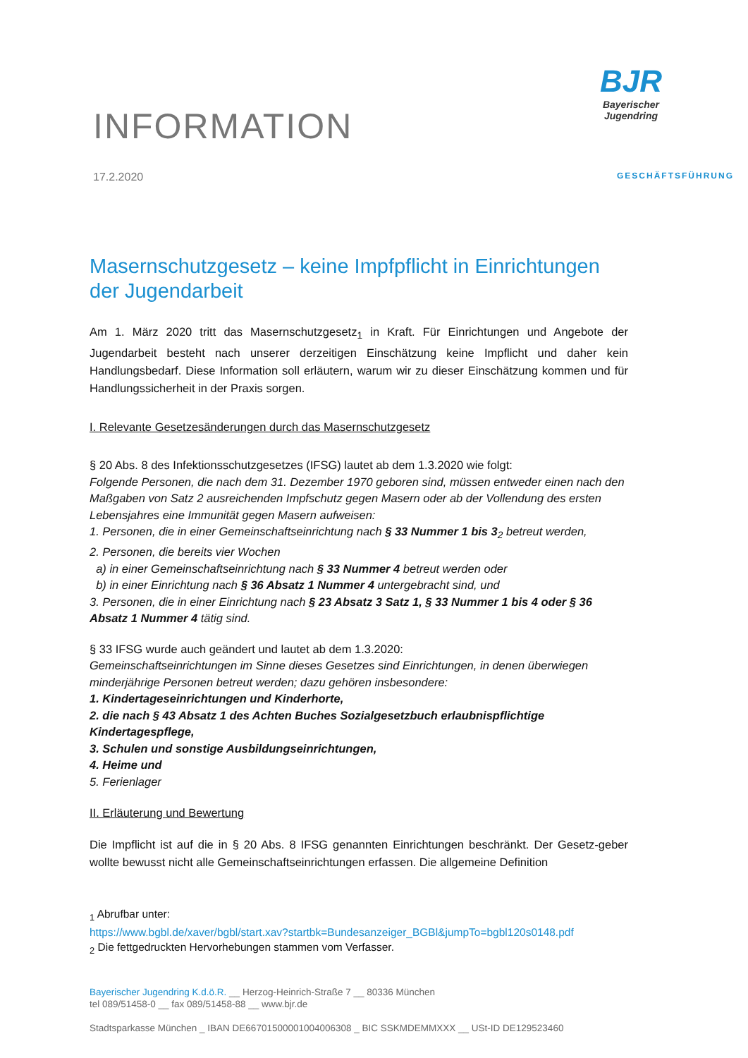INFORMATION
BJR
Bayerischer
Jugendring
17.2.2020 GESCHÄFTSFÜHRUNG
Masernschutzgesetz – keine Impfpflicht in Einrichtungen der Jugendarbeit
Am 1. März 2020 tritt das Masernschutzgesetz<sub>1</sub> in Kraft. Für Einrichtungen und Angebote der Jugendarbeit besteht nach unserer derzeitigen Einschätzung keine Impflicht und daher kein Handlungsbedarf. Diese Information soll erläutern, warum wir zu dieser Einschätzung kommen und für Handlungssicherheit in der Praxis sorgen.
I. Relevante Gesetzesänderungen durch das Masernschutzgesetz
§ 20 Abs. 8 des Infektionsschutzgesetzes (IFSG) lautet ab dem 1.3.2020 wie folgt:
Folgende Personen, die nach dem 31. Dezember 1970 geboren sind, müssen entweder einen nach den Maßgaben von Satz 2 ausreichenden Impfschutz gegen Masern oder ab der Vollendung des ersten Lebensjahres eine Immunität gegen Masern aufweisen:
1. Personen, die in einer Gemeinschaftseinrichtung nach § 33 Nummer 1 bis 3<sub>2</sub> betreut werden,
2. Personen, die bereits vier Wochen
a) in einer Gemeinschaftseinrichtung nach § 33 Nummer 4 betreut werden oder
b) in einer Einrichtung nach § 36 Absatz 1 Nummer 4 untergebracht sind, und
3. Personen, die in einer Einrichtung nach § 23 Absatz 3 Satz 1, § 33 Nummer 1 bis 4 oder § 36 Absatz 1 Nummer 4 tätig sind.
§ 33 IFSG wurde auch geändert und lautet ab dem 1.3.2020:
Gemeinschaftseinrichtungen im Sinne dieses Gesetzes sind Einrichtungen, in denen überwiegen minderjährige Personen betreut werden; dazu gehören insbesondere:
1. Kindertageseinrichtungen und Kinderhorte,
2. die nach § 43 Absatz 1 des Achten Buches Sozialgesetzbuch erlaubnispflichtige Kindertagespflege,
3. Schulen und sonstige Ausbildungseinrichtungen,
4. Heime und
5. Ferienlager
II. Erläuterung und Bewertung
Die Impflicht ist auf die in § 20 Abs. 8 IFSG genannten Einrichtungen beschränkt. Der Gesetz-geber wollte bewusst nicht alle Gemeinschaftseinrichtungen erfassen. Die allgemeine Definition
<sub>1</sub> Abrufbar unter:
https://www.bgbl.de/xaver/bgbl/start.xav?startbk=Bundesanzeiger_BGBl&jumpTo=bgbl120s0148.pdf
<sub>2</sub> Die fettgedruckten Hervorhebungen stammen vom Verfasser.
Bayerischer Jugendring K.d.ö.R. __ Herzog-Heinrich-Straße 7 __ 80336 München
tel 089/51458-0 __ fax 089/51458-88 __ www.bjr.de
Stadtsparkasse München _ IBAN DE66701500001004006308 _ BIC SSKMDEMMXXX __ USt-ID DE129523460